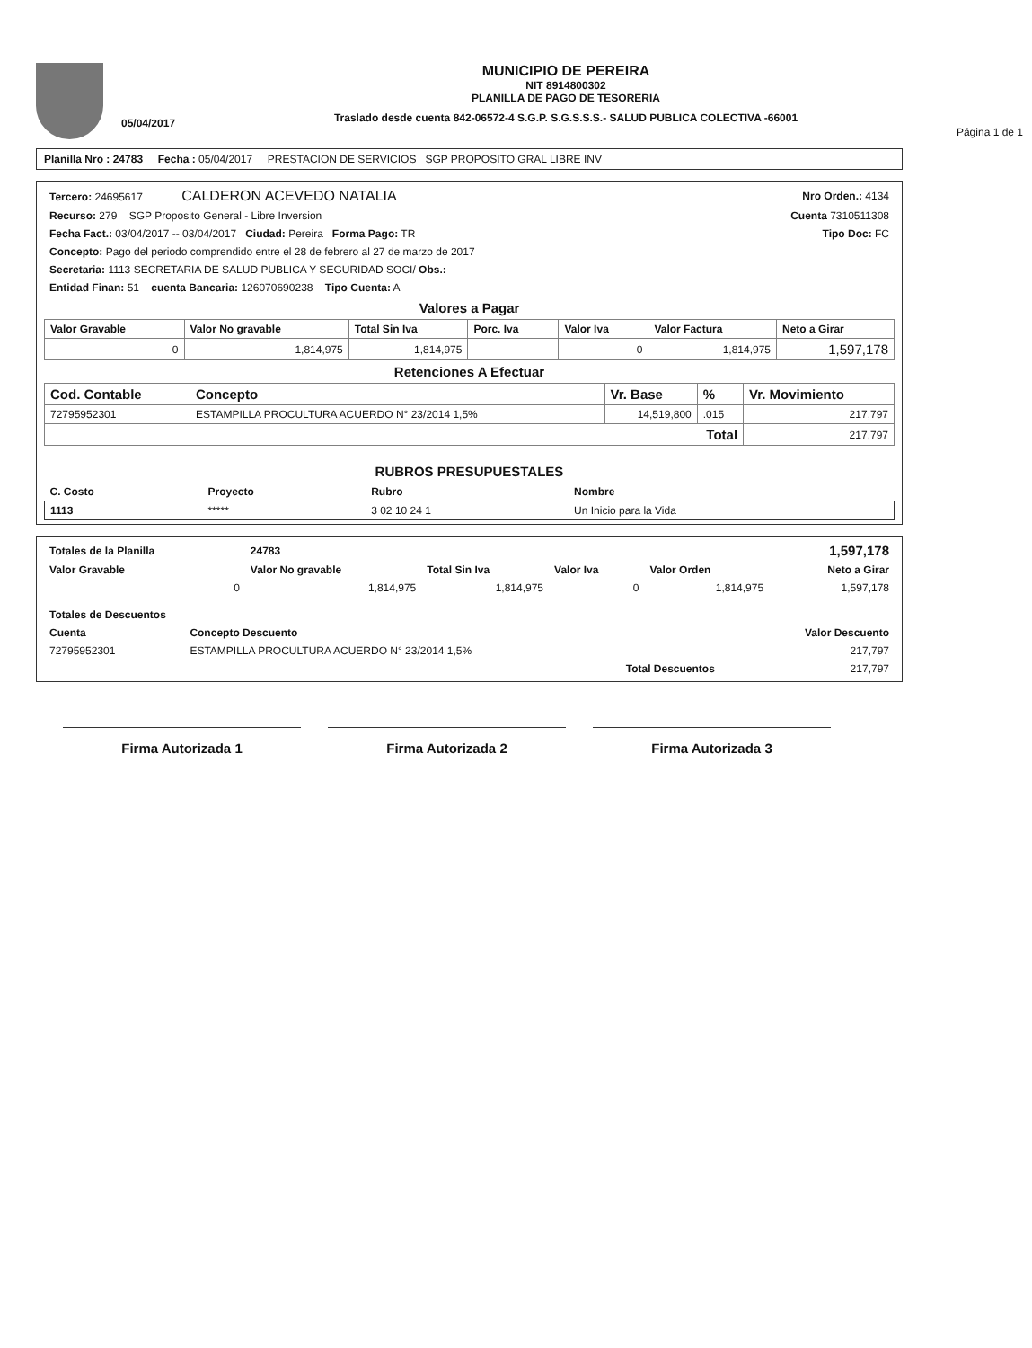05/04/2017
MUNICIPIO DE PEREIRA
NIT 8914800302
PLANILLA DE PAGO DE TESORERIA
Traslado desde cuenta 842-06572-4 S.G.P. S.G.S.S.S.- SALUD PUBLICA COLECTIVA -66001
Página 1 de 1
Planilla Nro : 24783 Fecha : 05/04/2017 PRESTACION DE SERVICIOS SGP PROPOSITO GRAL LIBRE INV
| Tercero: 24695617 CALDERON ACEVEDO NATALIA | Nro Orden.: 4134 |
| Recurso: 279 SGP Proposito General - Libre Inversion | Cuenta 7310511308 |
| Fecha Fact.: 03/04/2017 -- 03/04/2017 Ciudad: Pereira Forma Pago: TR | Tipo Doc: FC |
| Concepto: Pago del periodo comprendido entre el 28 de febrero al 27 de marzo de 2017 | |
| Secretaria: 1113 SECRETARIA DE SALUD PUBLICA Y SEGURIDAD SOCI/ Obs.: | |
| Entidad Finan: 51 cuenta Bancaria: 126070690238 Tipo Cuenta: A | |
Valores a Pagar
| Valor Gravable | Valor No gravable | Total Sin Iva | Porc. Iva | Valor Iva | Valor Factura | Neto a Girar |
| --- | --- | --- | --- | --- | --- | --- |
| 0 | 1,814,975 | 1,814,975 | | 0 | 1,814,975 | 1,597,178 |
Retenciones A Efectuar
| Cod. Contable | Concepto | Vr. Base | % | Vr. Movimiento |
| --- | --- | --- | --- | --- |
| 72795952301 | ESTAMPILLA PROCULTURA ACUERDO N° 23/2014 1,5% | 14,519,800 | .015 | 217,797 |
| Total | | | | 217,797 |
RUBROS PRESUPUESTALES
| C. Costo | Proyecto | Rubro | Nombre |
| --- | --- | --- | --- |
| 1113 | ***** | 3 02 10 24 1 | Un Inicio para la Vida |
| Totales de la Planilla | 24783 | | | | 1,597,178 |
| Valor Gravable | Valor No gravable | Total Sin Iva | Valor Iva | Valor Orden | Neto a Girar |
| 0 | 1,814,975 | 1,814,975 | 0 | 1,814,975 | 1,597,178 |
| Totales de Descuentos | | |
| --- | --- | --- |
| Cuenta | Concepto Descuento | Valor Descuento |
| 72795952301 | ESTAMPILLA PROCULTURA ACUERDO N° 23/2014 1,5% | 217,797 |
| | Total Descuentos | 217,797 |
Firma Autorizada 1 Firma Autorizada 2 Firma Autorizada 3